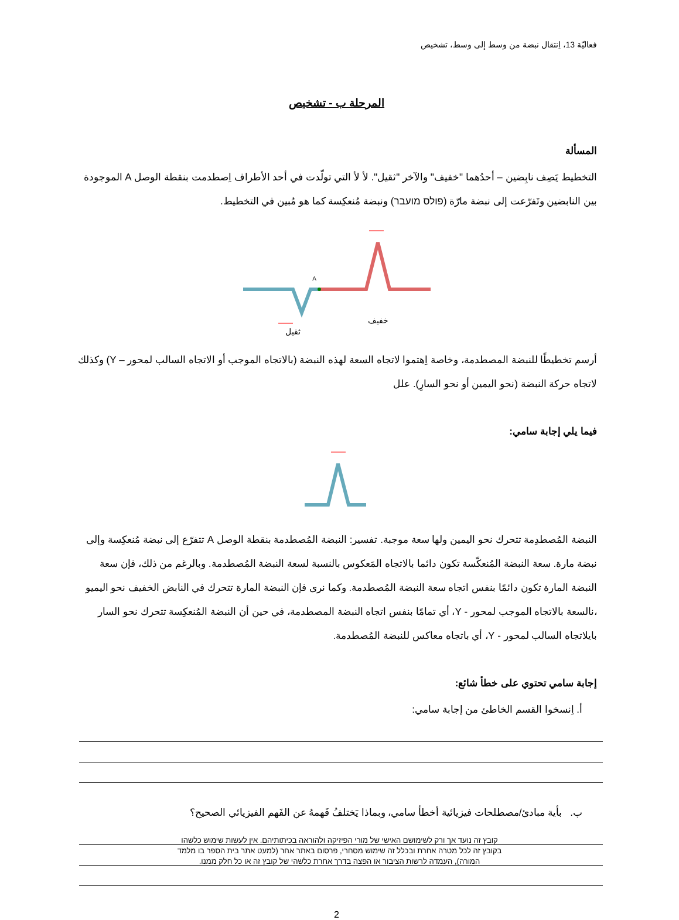فعاليّة 13، اِنتقال نبضة من وسط إلى وسط، تشخيص
المرحلة ب - تشخيص
المسألة
التخطيط يَصِف نابِضين – أحدُهما "خفيف" والآخر "ثقيل". لأ لأ التي تولّدت في أحد الأطراف اِصطدمت بنقطة الوصل A الموجودة بين النابضين وتَفرّعت إلى نبضة مارّة (פולס מועבר) ونبضة مُنعكِسة كما هو مُبين في التخطيط.
A
خفيف
ثقيل
أرسم تخطيطًا للنبضة المصطدمة، وخاصة اِهتموا لاتجاه السعة لهذه النبضة (بالاتجاه الموجب أو الاتجاه السالب لمحور – Y) وكذلك لاتجاه حركة النبضة (نحو اليمين أو نحو السارِ). علل
فيما يلي إجابة سامي:
النبضة المُصطدِمة تتحرك نحو اليمين ولها سعة موجبة. تفسير: النبضة المُصطدمة بنقطة الوصل A تتفرّع إلى نبضة مُنعكِسة وإلى نبضة مارة. سعة النبضة المُنعكّسة تكون دائما بالاتجاه المَعكوس بالنسبة لسعة النبضة المُصطدمة. وبالرغم من ذلك، فإن سعة النبضة المارة تكون دائمًا بنفس اتجاه سعة النبضة المُصطدمة. وكما نرى فإن النبضة المارة تتحرك في النابض الخفيف نحو اليميو ،نالسعة بالاتجاه الموجب لمحور - Y، أي تمامًا بنفس اتجاه النبضة المصطدمة، في حين أن النبضة المُنعكِسة تتحرك نحو السار بايلاتجاه السالب لمحور - Y، أي باتجاه معاكس للنبضة المُصطدمة.
إجابة سامي تحتوي على خطأ شائع:
أ. اِنسخوا القسم الخاطئ من إجابة سامي:
ب. بأية مبادئ/مصطلحات فيزيائية أخطأ سامي، وبماذا يَختلفُ فَهمهُ عن الفَهم الفيزيائي الصحيح؟
2
קובץ זה נועד אך ורק לשימושם האישי של מורי הפיזיקה ולהוראה בכיתותיהם. אין לעשות שימוש כלשהו
בקובץ זה לכל מטרה אחרת ובכלל זה שימוש מסחרי, פרסום באתר אחר (למעט אתר בית הספר בו מלמד
המורה), העמדה לרשות הציבור או הפצה בדרך אחרת כלשהי של קובץ זה או כל חלק ממנו.